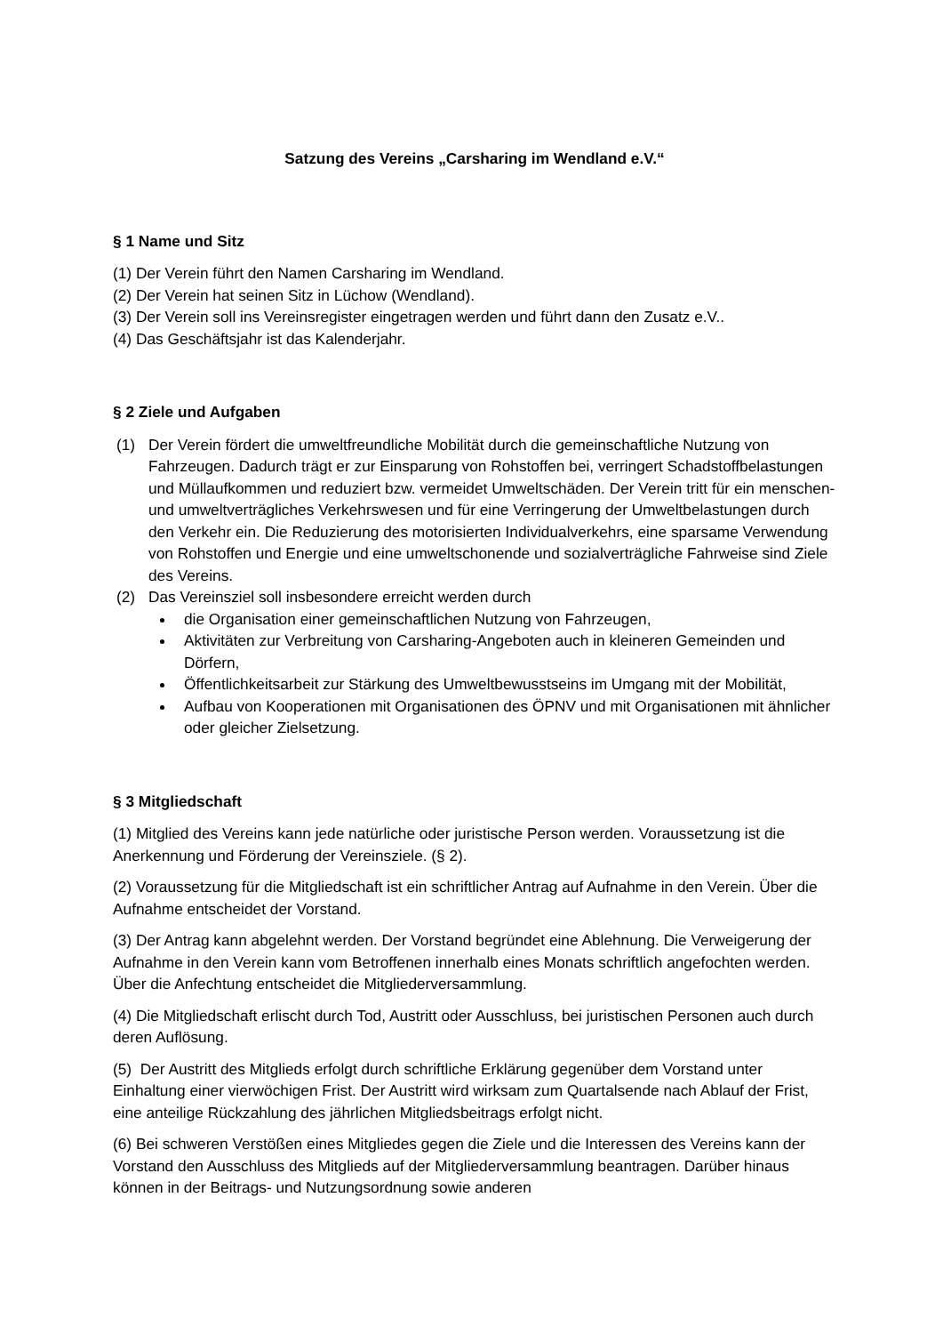Satzung des Vereins „Carsharing im Wendland e.V.“
§ 1 Name und Sitz
(1) Der Verein führt den Namen Carsharing im Wendland.
(2) Der Verein hat seinen Sitz in Lüchow (Wendland).
(3) Der Verein soll ins Vereinsregister eingetragen werden und führt dann den Zusatz e.V..
(4) Das Geschäftsjahr ist das Kalenderjahr.
§ 2 Ziele und Aufgaben
(1) Der Verein fördert die umweltfreundliche Mobilität durch die gemeinschaftliche Nutzung von Fahrzeugen. Dadurch trägt er zur Einsparung von Rohstoffen bei, verringert Schadstoffbelastungen und Müllaufkommen und reduziert bzw. vermeidet Umweltschäden. Der Verein tritt für ein menschen- und umweltverträgliches Verkehrswesen und für eine Verringerung der Umweltbelastungen durch den Verkehr ein. Die Reduzierung des motorisierten Individualverkehrs, eine sparsame Verwendung von Rohstoffen und Energie und eine umweltschonende und sozialverträgliche Fahrweise sind Ziele des Vereins.
(2) Das Vereinsziel soll insbesondere erreicht werden durch
die Organisation einer gemeinschaftlichen Nutzung von Fahrzeugen,
Aktivitäten zur Verbreitung von Carsharing-Angeboten auch in kleineren Gemeinden und Dörfern,
Öffentlichkeitsarbeit zur Stärkung des Umweltbewusstseins im Umgang mit der Mobilität,
Aufbau von Kooperationen mit Organisationen des ÖPNV und mit Organisationen mit ähnlicher oder gleicher Zielsetzung.
§ 3 Mitgliedschaft
(1) Mitglied des Vereins kann jede natürliche oder juristische Person werden. Voraussetzung ist die Anerkennung und Förderung der Vereinsziele. (§ 2).
(2) Voraussetzung für die Mitgliedschaft ist ein schriftlicher Antrag auf Aufnahme in den Verein. Über die Aufnahme entscheidet der Vorstand.
(3) Der Antrag kann abgelehnt werden. Der Vorstand begründet eine Ablehnung. Die Verweigerung der Aufnahme in den Verein kann vom Betroffenen innerhalb eines Monats schriftlich angefochten werden. Über die Anfechtung entscheidet die Mitgliederversammlung.
(4) Die Mitgliedschaft erlischt durch Tod, Austritt oder Ausschluss, bei juristischen Personen auch durch deren Auflösung.
(5) Der Austritt des Mitglieds erfolgt durch schriftliche Erklärung gegenüber dem Vorstand unter Einhaltung einer vierwöchigen Frist. Der Austritt wird wirksam zum Quartalsende nach Ablauf der Frist, eine anteilige Rückzahlung des jährlichen Mitgliedsbeitrags erfolgt nicht.
(6) Bei schweren Verstößen eines Mitgliedes gegen die Ziele und die Interessen des Vereins kann der Vorstand den Ausschluss des Mitglieds auf der Mitgliederversammlung beantragen. Darüber hinaus können in der Beitrags- und Nutzungsordnung sowie anderen